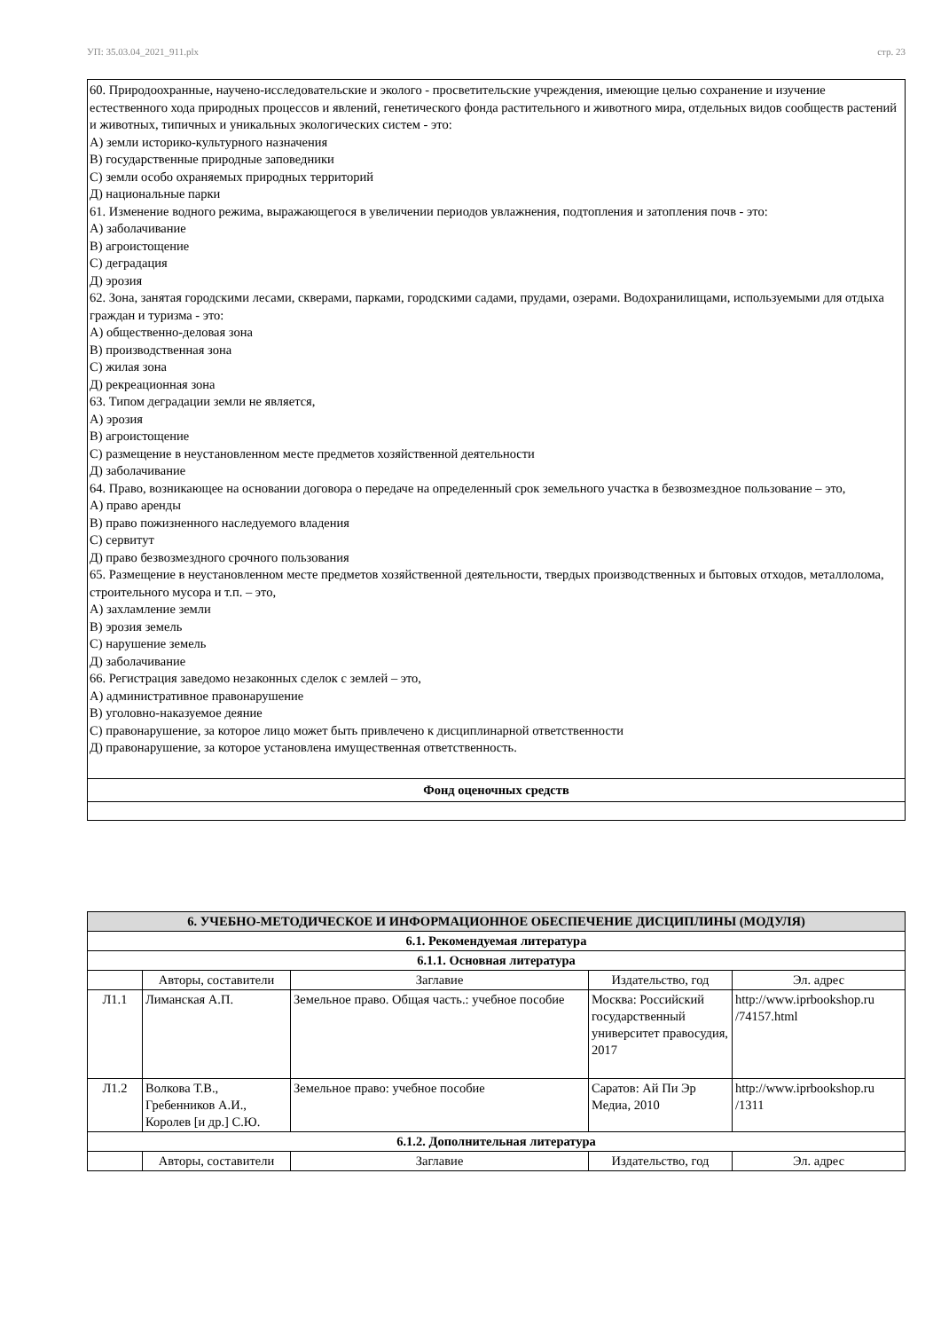УП: 35.03.04_2021_911.plx стр. 23
60. Природоохранные, научено-исследовательские и эколого - просветительские учреждения, имеющие целью сохранение и изучение естественного хода природных процессов и явлений, генетического фонда растительного и животного мира, отдельных видов сообществ растений и животных, типичных и уникальных экологических систем - это:
А) земли историко-культурного назначения
В) государственные природные заповедники
С) земли особо охраняемых природных территорий
Д) национальные парки
61. Изменение водного режима, выражающегося в увеличении периодов увлажнения, подтопления и затопления почв - это:
А) заболачивание
В) агроистощение
С) деградация
Д) эрозия
62. Зона, занятая городскими лесами, скверами, парками, городскими садами, прудами, озерами. Водохранилищами, используемыми для отдыха граждан и туризма - это:
А) общественно-деловая зона
В) производственная зона
С) жилая зона
Д) рекреационная зона
63. Типом деградации земли не является,
А) эрозия
В) агроистощение
С) размещение в неустановленном месте предметов хозяйственной деятельности
Д) заболачивание
64. Право, возникающее на основании договора о передаче на определенный срок земельного участка в безвозмездное пользование – это,
А) право аренды
В) право пожизненного наследуемого владения
С) сервитут
Д) право безвозмездного срочного пользования
65. Размещение в неустановленном месте предметов хозяйственной деятельности, твердых производственных и бытовых отходов, металлолома, строительного мусора и т.п. – это,
А) захламление земли
В) эрозия земель
С) нарушение земель
Д) заболачивание
66. Регистрация заведомо незаконных сделок с землей – это,
А) административное правонарушение
В) уголовно-наказуемое деяние
С) правонарушение, за которое лицо может быть привлечено к дисциплинарной ответственности
Д) правонарушение, за которое установлена имущественная ответственность.
Фонд оценочных средств
| 6. УЧЕБНО-МЕТОДИЧЕСКОЕ И ИНФОРМАЦИОННОЕ ОБЕСПЕЧЕНИЕ ДИСЦИПЛИНЫ (МОДУЛЯ) | | | | |
| --- | --- | --- | --- | --- |
| 6.1. Рекомендуемая литература | | | | |
| 6.1.1. Основная литература | | | | |
| | Авторы, составители | Заглавие | Издательство, год | Эл. адрес |
| Л1.1 | Лиманская А.П. | Земельное право. Общая часть.: учебное пособие | Москва: Российский государственный университет правосудия, 2017 | http://www.iprbookshop.ru /74157.html |
| Л1.2 | Волкова Т.В., Гребенников А.И., Королев [и др.] С.Ю. | Земельное право: учебное пособие | Саратов: Ай Пи Эр Медиа, 2010 | http://www.iprbookshop.ru /1311 |
| 6.1.2. Дополнительная литература | | | | |
| | Авторы, составители | Заглавие | Издательство, год | Эл. адрес |